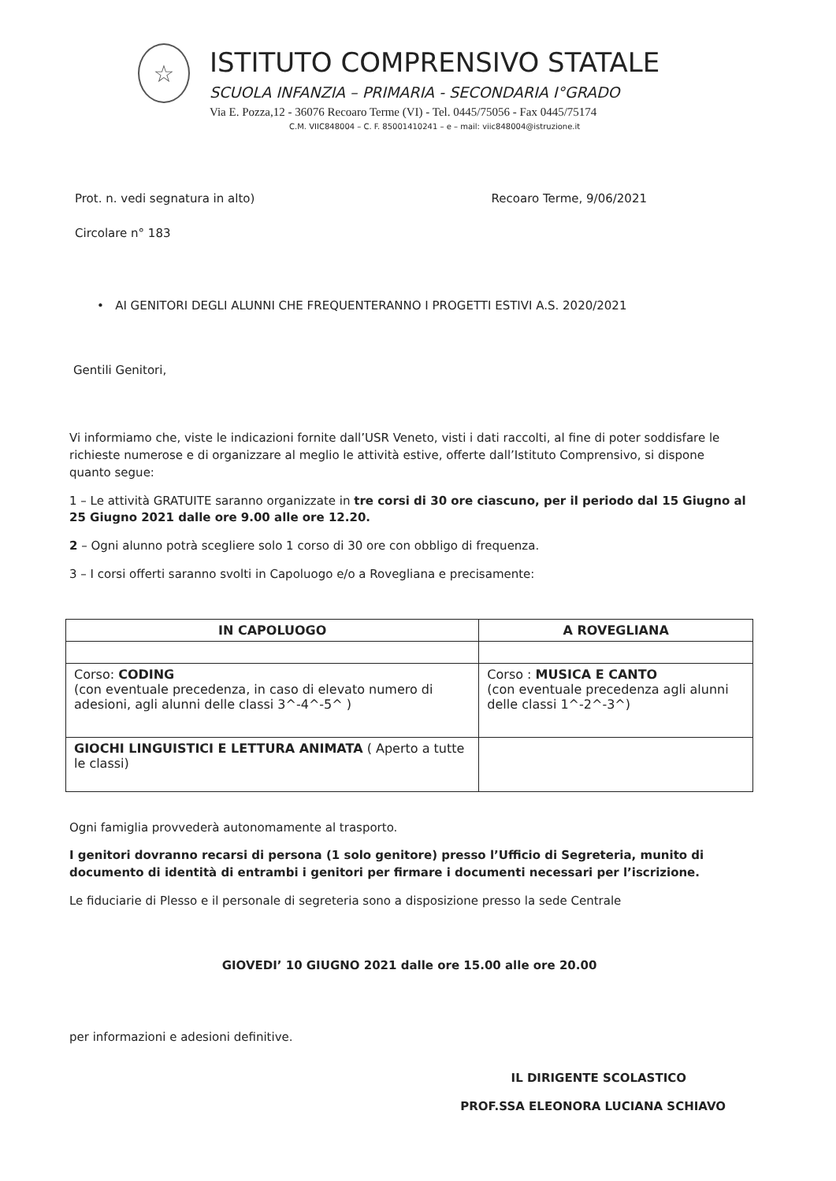☆
ISTITUTO COMPRENSIVO STATALE
SCUOLA INFANZIA – PRIMARIA - SECONDARIA I°GRADO
Via E. Pozza,12 - 36076 Recoaro Terme (VI) - Tel. 0445/75056 - Fax 0445/75174
C.M. VIIC848004 – C. F. 85001410241 – e – mail: viic848004@istruzione.it
Prot. n. vedi segnatura in alto) Recoaro Terme, 9/06/2021
Circolare n° 183
• AI GENITORI DEGLI ALUNNI CHE FREQUENTERANNO I PROGETTI ESTIVI A.S. 2020/2021
Gentili Genitori,
Vi informiamo che, viste le indicazioni fornite dall’USR Veneto, visti i dati raccolti, al fine di poter soddisfare le richieste numerose e di organizzare al meglio le attività estive, offerte dall’Istituto Comprensivo, si dispone quanto segue:
1 – Le attività GRATUITE saranno organizzate in tre corsi di 30 ore ciascuno, per il periodo dal 15 Giugno al 25 Giugno 2021 dalle ore 9.00 alle ore 12.20.
2 – Ogni alunno potrà scegliere solo 1 corso di 30 ore con obbligo di frequenza.
3 – I corsi offerti saranno svolti in Capoluogo e/o a Rovegliana e precisamente:
| IN CAPOLUOGO | A ROVEGLIANA |
| --- | --- |
| Corso: CODING (con eventuale precedenza, in caso di elevato numero di adesioni, agli alunni delle classi 3^-4^-5^ ) | Corso : MUSICA E CANTO (con eventuale precedenza agli alunni delle classi 1^-2^-3^) |
| GIOCHI LINGUISTICI E LETTURA ANIMATA ( Aperto a tutte le classi) | |
Ogni famiglia provvederà autonomamente al trasporto.
I genitori dovranno recarsi di persona (1 solo genitore) presso l’Ufficio di Segreteria, munito di documento di identità di entrambi i genitori per firmare i documenti necessari per l’iscrizione.
Le fiduciarie di Plesso e il personale di segreteria sono a disposizione presso la sede Centrale
GIOVEDI’ 10 GIUGNO 2021 dalle ore 15.00 alle ore 20.00
per informazioni e adesioni definitive.
IL DIRIGENTE SCOLASTICO
PROF.SSA ELEONORA LUCIANA SCHIAVO